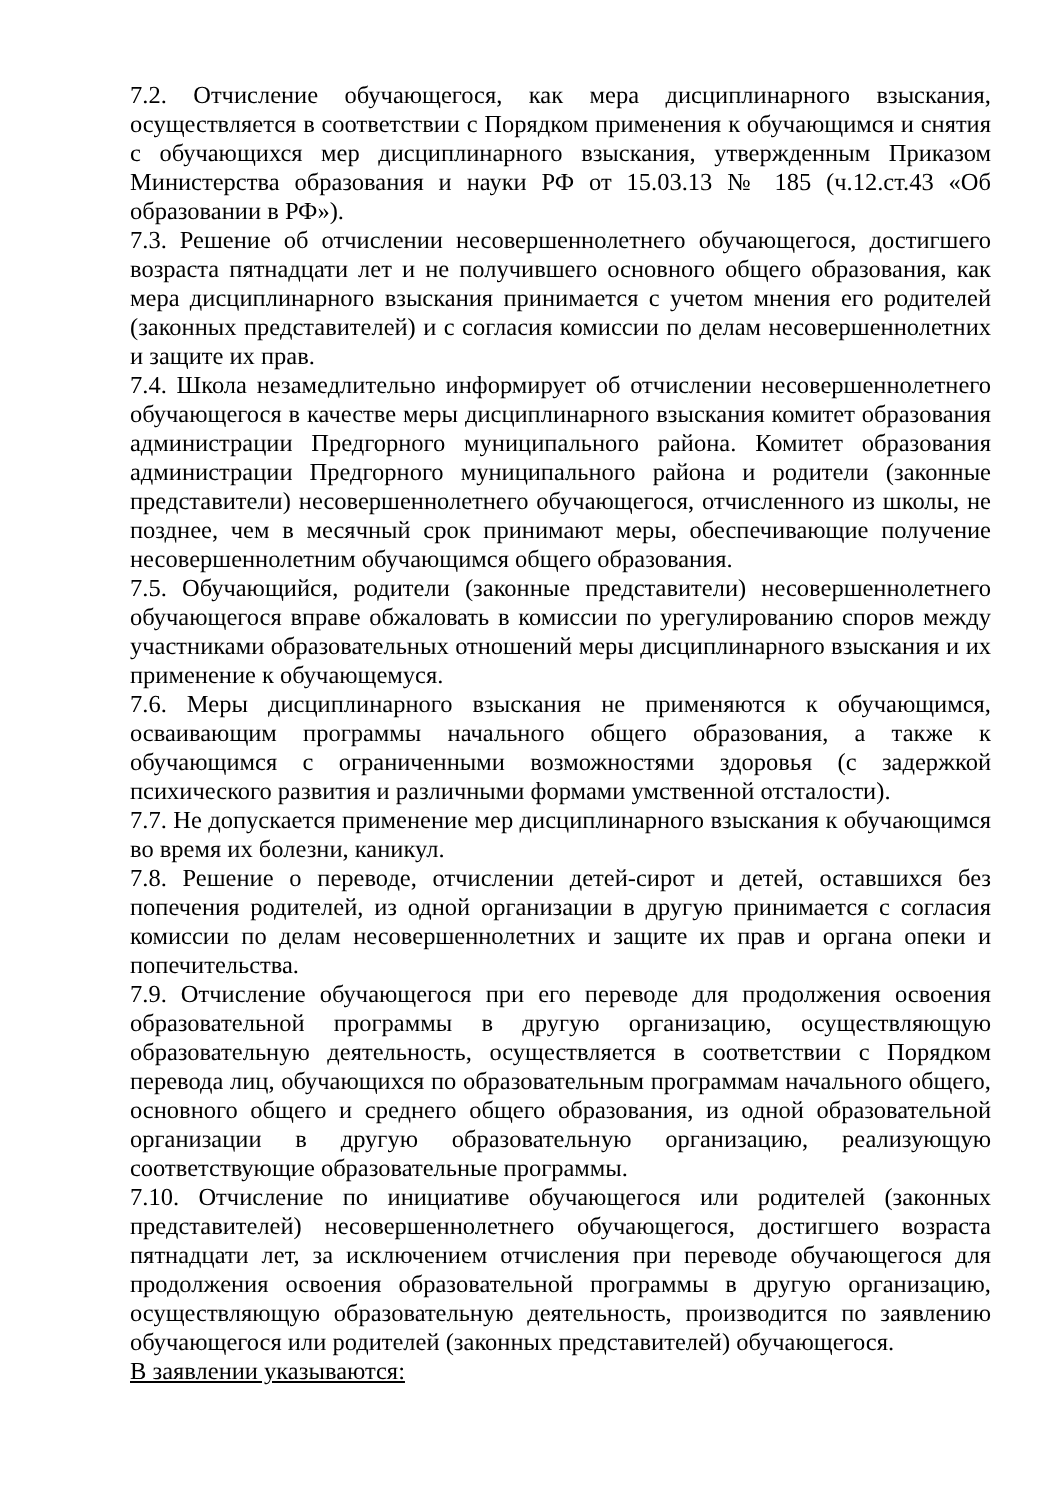7.2. Отчисление обучающегося, как мера дисциплинарного взыскания, осуществляется в соответствии с Порядком применения к обучающимся и снятия с обучающихся мер дисциплинарного взыскания, утвержденным Приказом Министерства образования и науки РФ от 15.03.13 № 185 (ч.12.ст.43 «Об образовании в РФ»).
7.3. Решение об отчислении несовершеннолетнего обучающегося, достигшего возраста пятнадцати лет и не получившего основного общего образования, как мера дисциплинарного взыскания принимается с учетом мнения его родителей (законных представителей) и с согласия комиссии по делам несовершеннолетних и защите их прав.
7.4. Школа незамедлительно информирует об отчислении несовершеннолетнего обучающегося в качестве меры дисциплинарного взыскания комитет образования администрации Предгорного муниципального района. Комитет образования администрации Предгорного муниципального района и родители (законные представители) несовершеннолетнего обучающегося, отчисленного из школы, не позднее, чем в месячный срок принимают меры, обеспечивающие получение несовершеннолетним обучающимся общего образования.
7.5. Обучающийся, родители (законные представители) несовершеннолетнего обучающегося вправе обжаловать в комиссии по урегулированию споров между участниками образовательных отношений меры дисциплинарного взыскания и их применение к обучающемуся.
7.6. Меры дисциплинарного взыскания не применяются к обучающимся, осваивающим программы начального общего образования, а также к обучающимся с ограниченными возможностями здоровья (с задержкой психического развития и различными формами умственной отсталости).
7.7. Не допускается применение мер дисциплинарного взыскания к обучающимся во время их болезни, каникул.
7.8. Решение о переводе, отчислении детей-сирот и детей, оставшихся без попечения родителей, из одной организации в другую принимается с согласия комиссии по делам несовершеннолетних и защите их прав и органа опеки и попечительства.
7.9. Отчисление обучающегося при его переводе для продолжения освоения образовательной программы в другую организацию, осуществляющую образовательную деятельность, осуществляется в соответствии с Порядком перевода лиц, обучающихся по образовательным программам начального общего, основного общего и среднего общего образования, из одной образовательной организации в другую образовательную организацию, реализующую соответствующие образовательные программы.
7.10. Отчисление по инициативе обучающегося или родителей (законных представителей) несовершеннолетнего обучающегося, достигшего возраста пятнадцати лет, за исключением отчисления при переводе обучающегося для продолжения освоения образовательной программы в другую организацию, осуществляющую образовательную деятельность, производится по заявлению обучающегося или родителей (законных представителей) обучающегося.
В заявлении указываются: